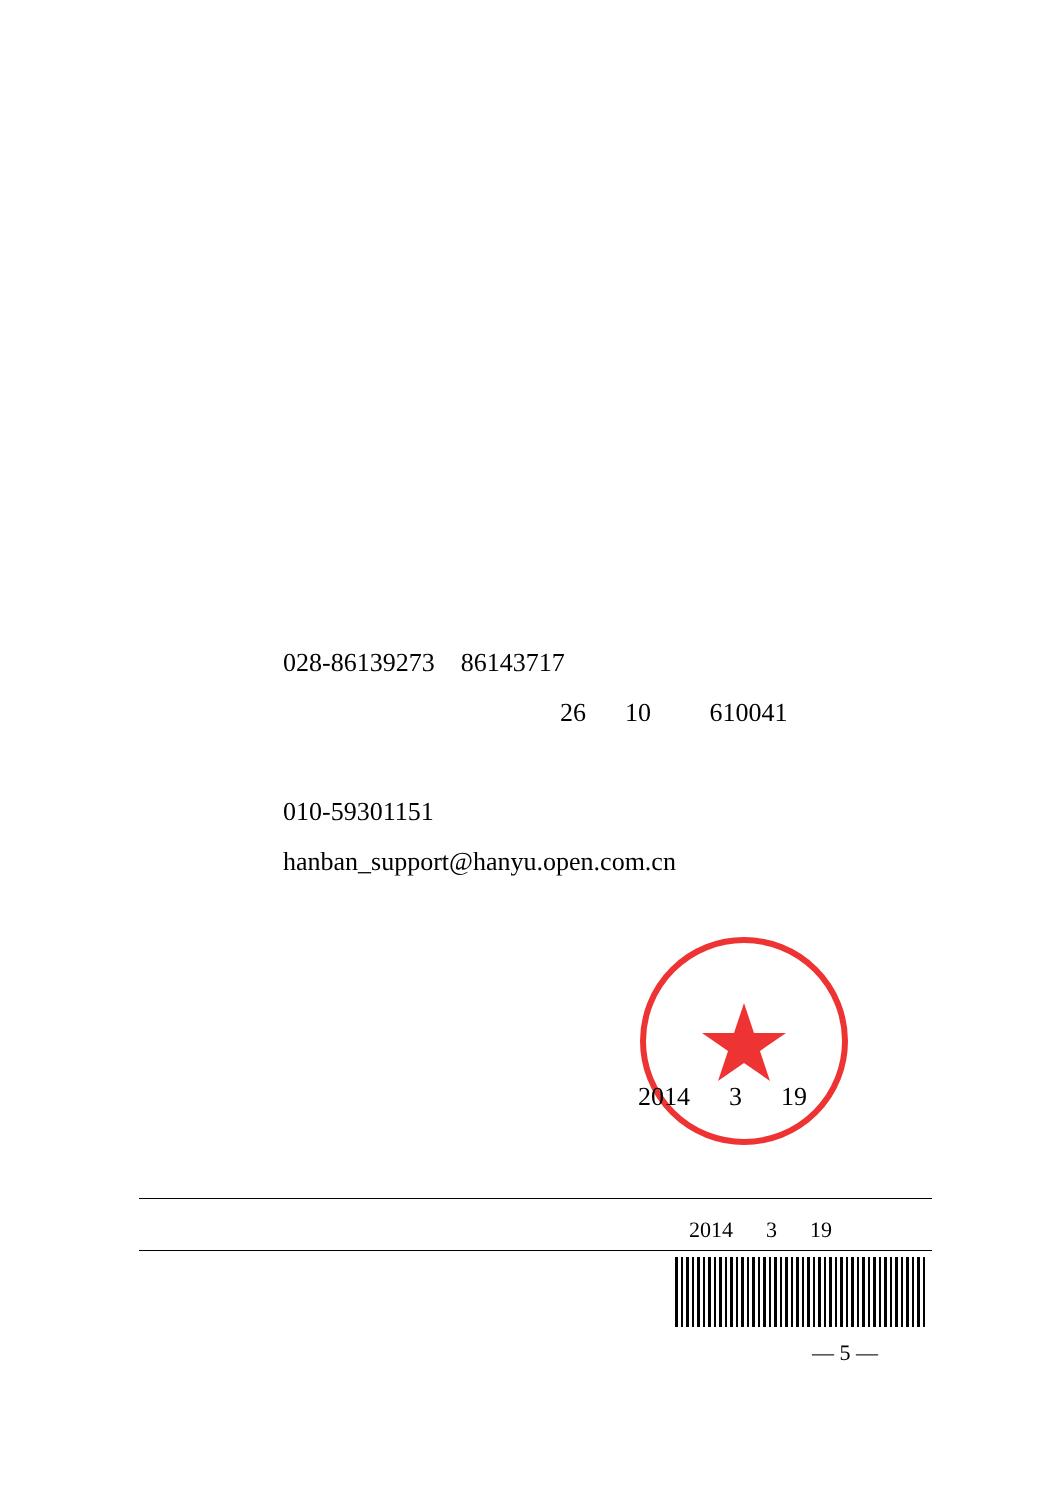028-86139273 86143717
26 10 610041
010-59301151
hanban_support@hanyu.open.com.cn
2014 3 19
2014 3 19
— 5 —